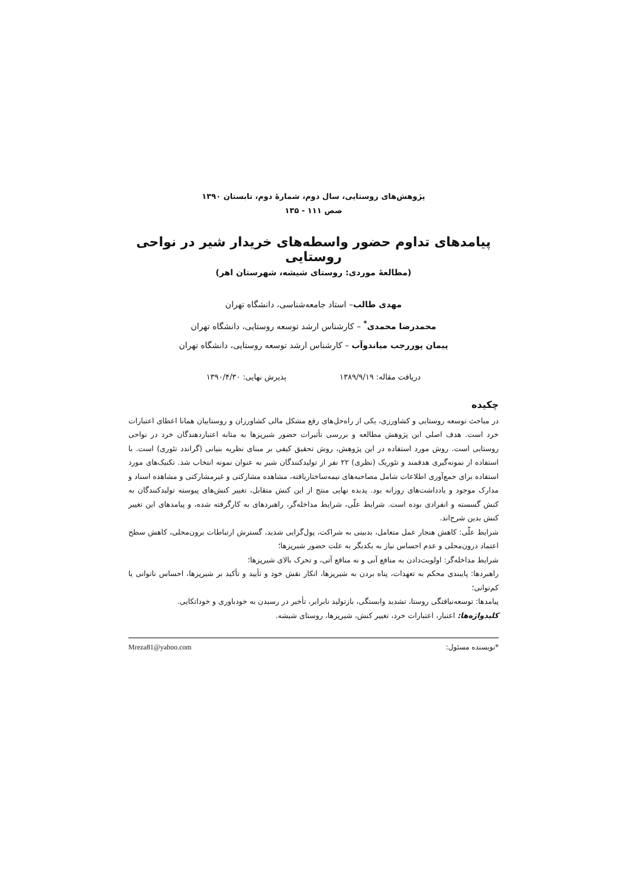پژوهش‌های روستایی، سال دوم، شمارهٔ دوم، تابستان ۱۳۹۰
صص ۱۱۱ - ۱۳۵
پیامدهای تداوم حضور واسطه‌های خریدار شیر در نواحی روستایی
(مطالعهٔ موردی: روستای شیشه، شهرستان اهر)
مهدی طالب– استاد جامعه‌شناسی، دانشگاه تهران
محمدرضا محمدی<sup>*</sup> – کارشناس ارشد توسعه روستایی، دانشگاه تهران
پیمان پوررجب میاندوآب – کارشناس ارشد توسعه روستایی، دانشگاه تهران
دریافت مقاله: ۱۳۸۹/۹/۱۹ پذیرش نهایی: ۱۳۹۰/۴/۳۰
چکیده
در مباحث توسعه روستایی و کشاورزی، یکی از راه‌حل‌های رفع مشکل مالی کشاورزان و روستاییان همانا اعطای اعتبارات خرد است. هدف اصلی این پژوهش مطالعه و بررسی تأثیرات حضور شیرپزها به مثابه اعتباردهندگان خرد در نواحی روستایی است. روش مورد استفاده در این پژوهش، روش تحقیق کیفی بر مبنای نظریه بنیانی (گراندد تئوری) است. با استفاده از نمونه‌گیری هدفمند و تئوریک (نظری) ۲۲ نفر از تولیدکنندگان شیر به عنوان نمونه انتخاب شد. تکنیک‌های مورد استفاده برای جمع‌آوری اطلاعات شامل مصاحبه‌های نیمه‌ساختاریافته، مشاهده مشارکتی و غیرمشارکتی و مشاهده اسناد و مدارک موجود و یادداشت‌های روزانه بود. پدیده نهایی منتج از این کنش متقابل، تغییر کنش‌های پیوسته تولیدکنندگان به کنش گسسته و انفرادی بوده است. شرایط علّی، شرایط مداخله‌گر، راهبردهای به کارگرفته شده، و پیامدهای این تغییر کنش بدین شرح‌اند.
شرایط علّی: کاهش هنجار عمل متعامل، بدبینی به شراکت، پول‌گرایی شدید، گسترش ارتباطات برون‌محلی، کاهش سطح اعتماد درون‌محلی و عدم احساس نیاز به یکدیگر به علت حضور شیرپزها؛
شرایط مداخله‌گر: اولویت‌دادن به منافع آنی و نه منافع آتی، و تحرک بالای شیرپزها؛
راهبردها: پایبندی محکم به تعهدات، پناه بردن به شیرپزها، انکار نقش خود و تأیید و تأکید بر شیرپزها، احساس ناتوانی یا کم‌توانی؛
پیامدها: توسعه‌نیافتگی روستا، تشدید وابستگی، بازتولید نابرابر، تأخیر در رسیدن به خودباوری و خوداتکایی.
کلیدواژه‌ها: اعتبار، اعتبارات خرد، تغییر کنش، شیرپزها، روستای شیشه.
*نویسنده مسئول: Mreza81@yahoo.com